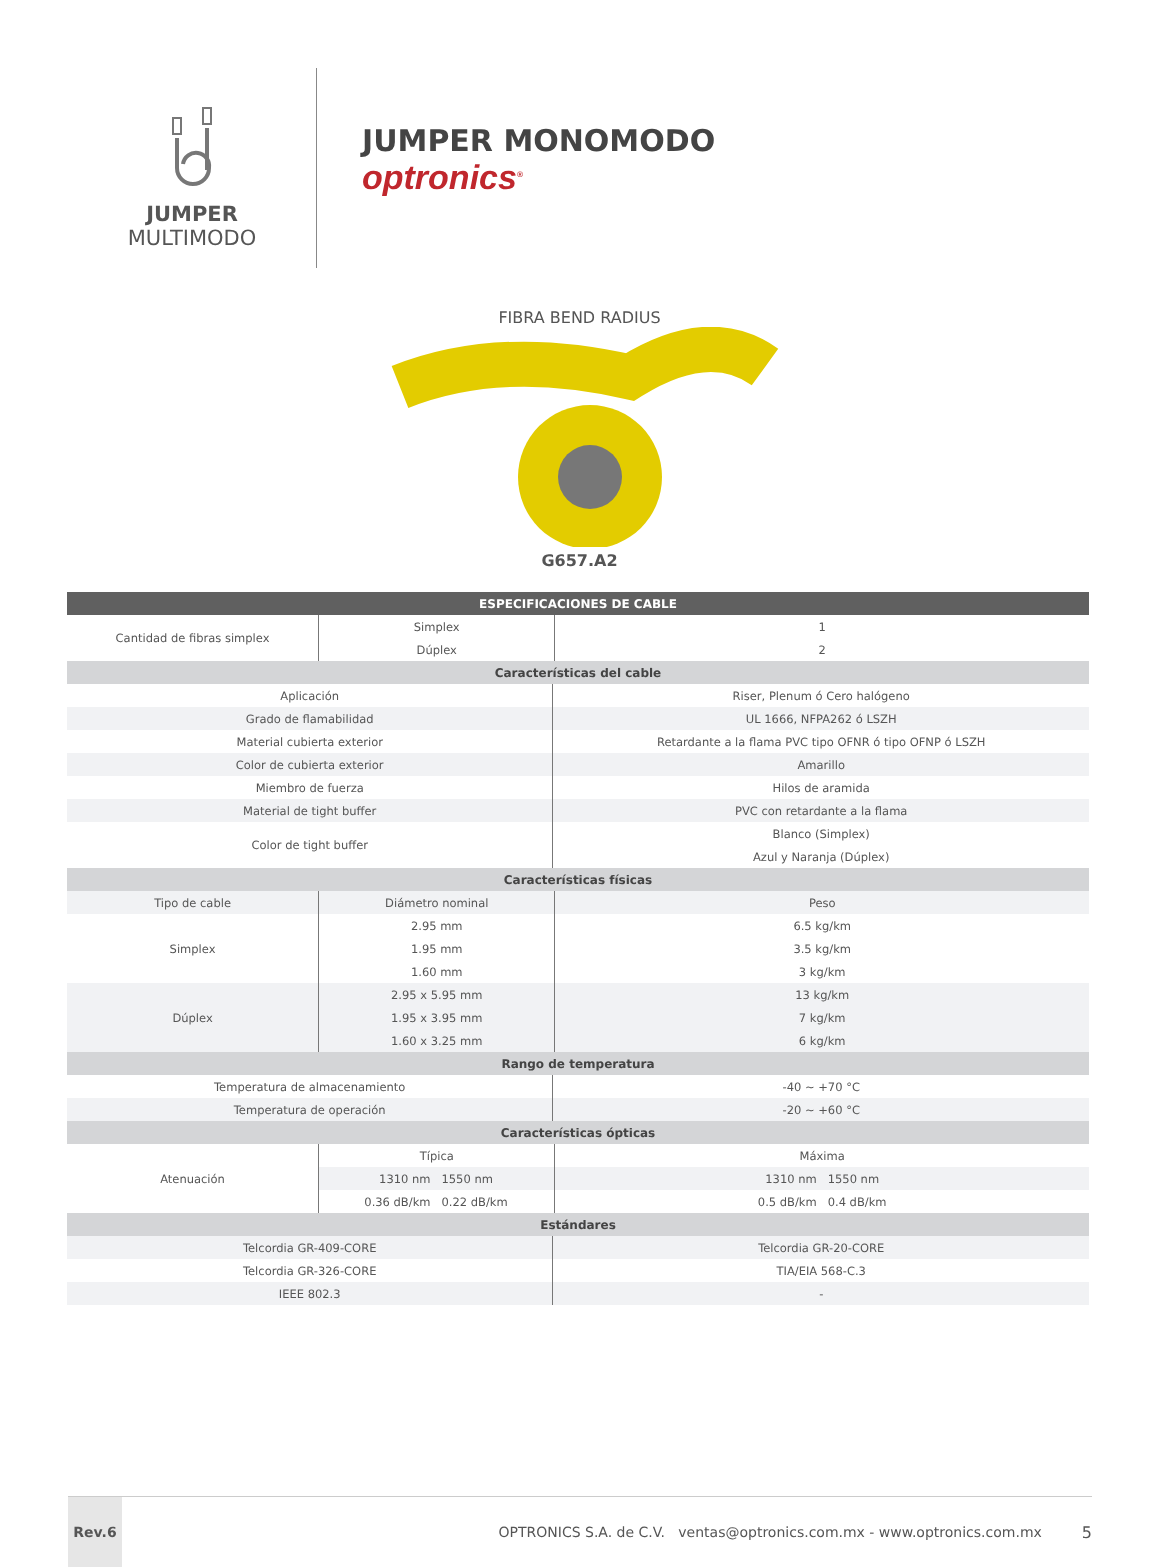JUMPER
MULTIMODO
JUMPER MONOMODO
optronics<sup>®</sup>
FIBRA BEND RADIUS
G657.A2
| ESPECIFICACIONES DE CABLE | | | |
| --- | --- | --- | --- |
| Cantidad de fibras simplex | Simplex | | 1 |
| | Dúplex | | 2 |
| Características del cable | | | |
| Aplicación | | Riser, Plenum ó Cero halógeno | |
| Grado de flamabilidad | | UL 1666, NFPA262 ó LSZH | |
| Material cubierta exterior | | Retardante a la flama PVC tipo OFNR ó tipo OFNP ó LSZH | |
| Color de cubierta exterior | | Amarillo | |
| Miembro de fuerza | | Hilos de aramida | |
| Material de tight buffer | | PVC con retardante a la flama | |
| Color de tight buffer | | Blanco (Simplex) | |
| | | Azul y Naranja (Dúplex) | |
| Características físicas | | | |
| Tipo de cable | Diámetro nominal | | Peso |
| Simplex | 2.95 mm | | 6.5 kg/km |
| | 1.95 mm | | 3.5 kg/km |
| | 1.60 mm | | 3 kg/km |
| Dúplex | 2.95 x 5.95 mm | | 13 kg/km |
| | 1.95 x 3.95 mm | | 7 kg/km |
| | 1.60 x 3.25 mm | | 6 kg/km |
| Rango de temperatura | | | |
| Temperatura de almacenamiento | | -40 ~ +70 °C | |
| Temperatura de operación | | -20 ~ +60 °C | |
| Características ópticas | | | |
| Atenuación | Típica | | Máxima |
| | 1310 nm 1550 nm | | 1310 nm 1550 nm |
| | 0.36 dB/km 0.22 dB/km | | 0.5 dB/km 0.4 dB/km |
| Estándares | | | |
| Telcordia GR-409-CORE | | Telcordia GR-20-CORE | |
| Telcordia GR-326-CORE | | TIA/EIA 568-C.3 | |
| IEEE 802.3 | | - | |
Rev.6
OPTRONICS S.A. de C.V. ventas@optronics.com.mx - www.optronics.com.mx
5